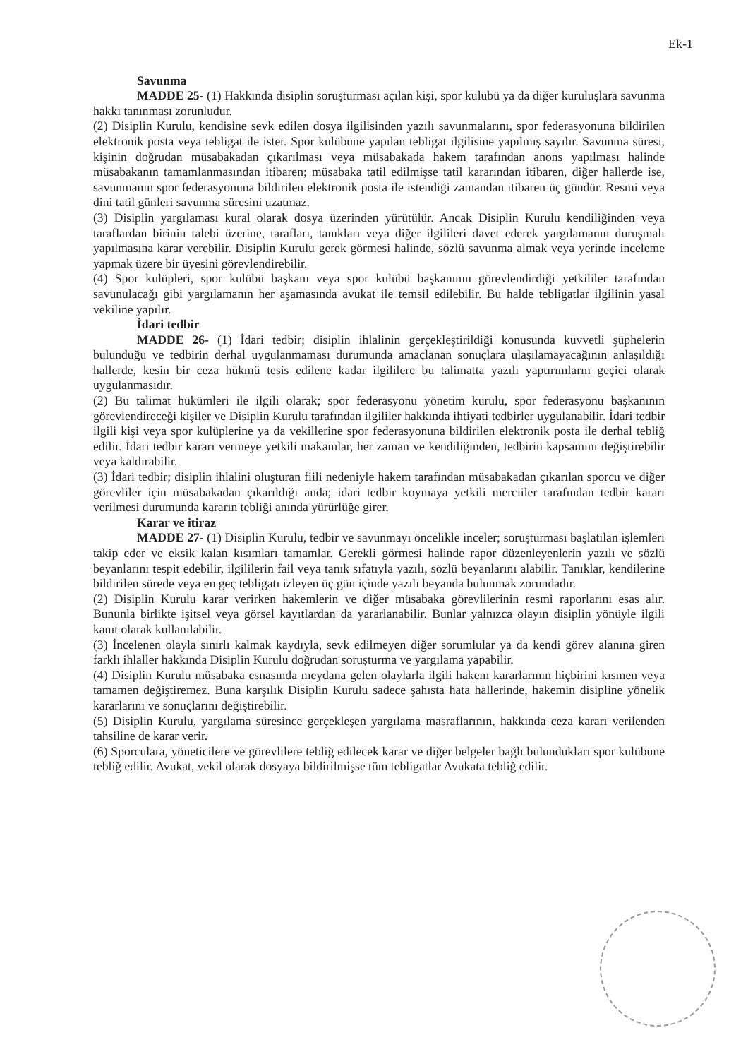Ek-1
Savunma
MADDE 25- (1) Hakkında disiplin soruşturması açılan kişi, spor kulübü ya da diğer kuruluşlara savunma hakkı tanınması zorunludur.
(2) Disiplin Kurulu, kendisine sevk edilen dosya ilgilisinden yazılı savunmalarını, spor federasyonuna bildirilen elektronik posta veya tebligat ile ister. Spor kulübüne yapılan tebligat ilgilisine yapılmış sayılır. Savunma süresi, kişinin doğrudan müsabakadan çıkarılması veya müsabakada hakem tarafından anons yapılması halinde müsabakanın tamamlanmasından itibaren; müsabaka tatil edilmişse tatil kararından itibaren, diğer hallerde ise, savunmanın spor federasyonuna bildirilen elektronik posta ile istendiği zamandan itibaren üç gündür. Resmi veya dini tatil günleri savunma süresini uzatmaz.
(3) Disiplin yargılaması kural olarak dosya üzerinden yürütülür. Ancak Disiplin Kurulu kendiliğinden veya taraflardan birinin talebi üzerine, tarafları, tanıkları veya diğer ilgilileri davet ederek yargılamanın duruşmalı yapılmasına karar verebilir. Disiplin Kurulu gerek görmesi halinde, sözlü savunma almak veya yerinde inceleme yapmak üzere bir üyesini görevlendirebilir.
(4) Spor kulüpleri, spor kulübü başkanı veya spor kulübü başkanının görevlendirdiği yetkililer tarafından savunulacağı gibi yargılamanın her aşamasında avukat ile temsil edilebilir. Bu halde tebligatlar ilgilinin yasal vekiline yapılır.
İdari tedbir
MADDE 26- (1) İdari tedbir; disiplin ihlalinin gerçekleştirildiği konusunda kuvvetli şüphelerin bulunduğu ve tedbirin derhal uygulanmaması durumunda amaçlanan sonuçlara ulaşılamayacağının anlaşıldığı hallerde, kesin bir ceza hükmü tesis edilene kadar ilgililere bu talimatta yazılı yaptırımların geçici olarak uygulanmasıdır.
(2) Bu talimat hükümleri ile ilgili olarak; spor federasyonu yönetim kurulu, spor federasyonu başkanının görevlendireceği kişiler ve Disiplin Kurulu tarafından ilgililer hakkında ihtiyati tedbirler uygulanabilir. İdari tedbir ilgili kişi veya spor kulüplerine ya da vekillerine spor federasyonuna bildirilen elektronik posta ile derhal tebliğ edilir. İdari tedbir kararı vermeye yetkili makamlar, her zaman ve kendiliğinden, tedbirin kapsamını değiştirebilir veya kaldırabilir.
(3) İdari tedbir; disiplin ihlalini oluşturan fiili nedeniyle hakem tarafından müsabakadan çıkarılan sporcu ve diğer görevliler için müsabakadan çıkarıldığı anda; idari tedbir koymaya yetkili merciiler tarafından tedbir kararı verilmesi durumunda kararın tebliği anında yürürlüğe girer.
Karar ve itiraz
MADDE 27- (1) Disiplin Kurulu, tedbir ve savunmayı öncelikle inceler; soruşturması başlatılan işlemleri takip eder ve eksik kalan kısımları tamamlar. Gerekli görmesi halinde rapor düzenleyenlerin yazılı ve sözlü beyanlarını tespit edebilir, ilgililerin fail veya tanık sıfatıyla yazılı, sözlü beyanlarını alabilir. Tanıklar, kendilerine bildirilen sürede veya en geç tebligatı izleyen üç gün içinde yazılı beyanda bulunmak zorundadır.
(2) Disiplin Kurulu karar verirken hakemlerin ve diğer müsabaka görevlilerinin resmi raporlarını esas alır. Bununla birlikte işitsel veya görsel kayıtlardan da yararlanabilir. Bunlar yalnızca olayın disiplin yönüyle ilgili kanıt olarak kullanılabilir.
(3) İncelenen olayla sınırlı kalmak kaydıyla, sevk edilmeyen diğer sorumlular ya da kendi görev alanına giren farklı ihlaller hakkında Disiplin Kurulu doğrudan soruşturma ve yargılama yapabilir.
(4) Disiplin Kurulu müsabaka esnasında meydana gelen olaylarla ilgili hakem kararlarının hiçbirini kısmen veya tamamen değiştiremez. Buna karşılık Disiplin Kurulu sadece şahısta hata hallerinde, hakemin disipline yönelik kararlarını ve sonuçlarını değiştirebilir.
(5) Disiplin Kurulu, yargılama süresince gerçekleşen yargılama masraflarının, hakkında ceza kararı verilenden tahsiline de karar verir.
(6) Sporculara, yöneticilere ve görevlilere tebliğ edilecek karar ve diğer belgeler bağlı bulundukları spor kulübüne tebliğ edilir. Avukat, vekil olarak dosyaya bildirilmişse tüm tebligatlar Avukata tebliğ edilir.